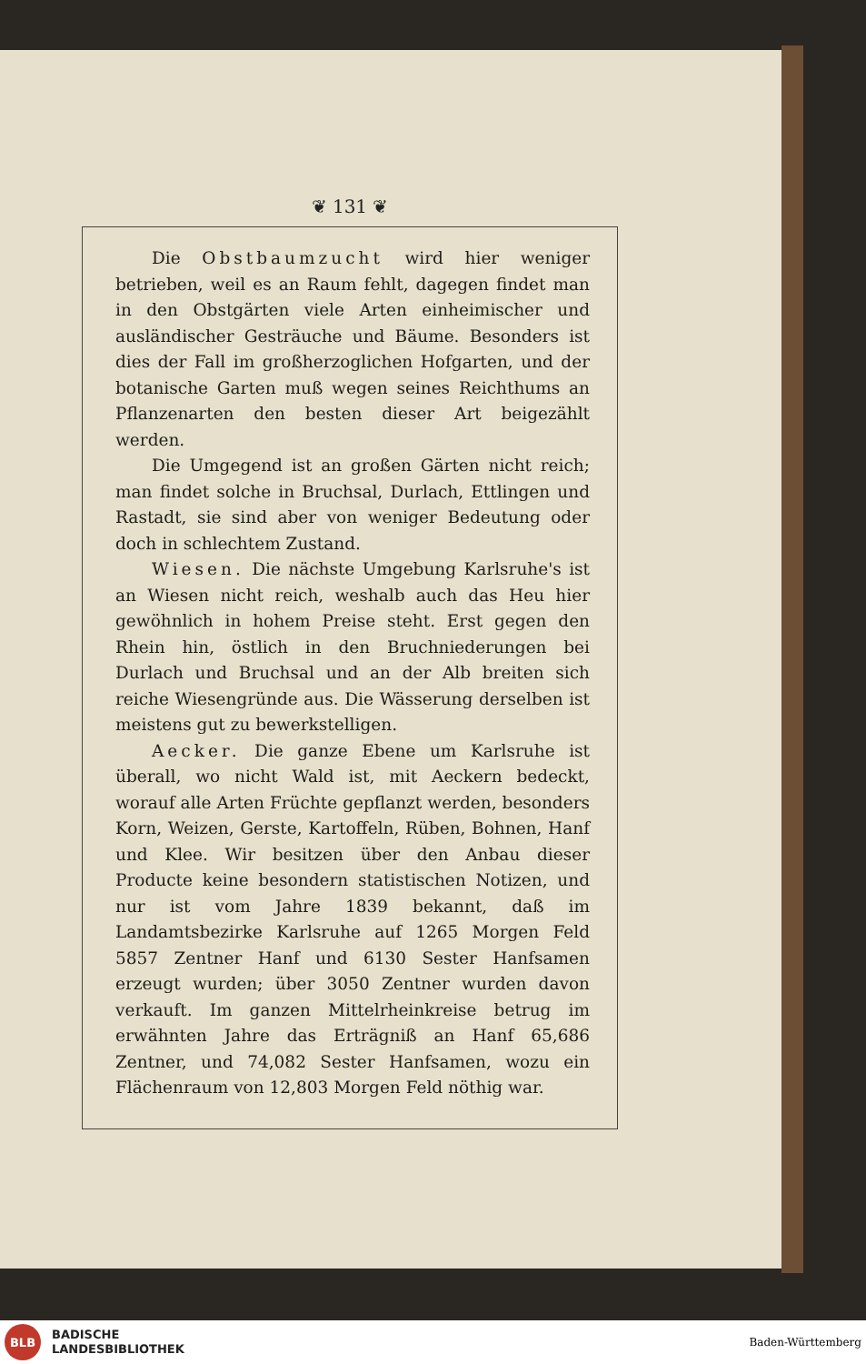❦ 131 ❦
Die Obstbaumzucht wird hier weniger betrieben, weil es an Raum fehlt, dagegen findet man in den Obstgärten viele Arten einheimischer und ausländischer Gesträuche und Bäume. Besonders ist dies der Fall im großherzoglichen Hofgarten, und der botanische Garten muß wegen seines Reichthums an Pflanzenarten den besten dieser Art beigezählt werden.
Die Umgegend ist an großen Gärten nicht reich; man findet solche in Bruchsal, Durlach, Ettlingen und Rastadt, sie sind aber von weniger Bedeutung oder doch in schlechtem Zustand.
Wiesen. Die nächste Umgebung Karlsruhe's ist an Wiesen nicht reich, weshalb auch das Heu hier gewöhnlich in hohem Preise steht. Erst gegen den Rhein hin, östlich in den Bruchniederungen bei Durlach und Bruchsal und an der Alb breiten sich reiche Wiesengründe aus. Die Wässerung derselben ist meistens gut zu bewerkstelligen.
Aecker. Die ganze Ebene um Karlsruhe ist überall, wo nicht Wald ist, mit Aeckern bedeckt, worauf alle Arten Früchte gepflanzt werden, besonders Korn, Weizen, Gerste, Kartoffeln, Rüben, Bohnen, Hanf und Klee. Wir besitzen über den Anbau dieser Producte keine besondern statistischen Notizen, und nur ist vom Jahre 1839 bekannt, daß im Landamtsbezirke Karlsruhe auf 1265 Morgen Feld 5857 Zentner Hanf und 6130 Sester Hanfsamen erzeugt wurden; über 3050 Zentner wurden davon verkauft. Im ganzen Mittelrheinkreise betrug im erwähnten Jahre das Erträgniß an Hanf 65,686 Zentner, und 74,082 Sester Hanfsamen, wozu ein Flächenraum von 12,803 Morgen Feld nöthig war.
BLB
BADISCHE
LANDESBIBLIOTHEK
Baden-Württemberg